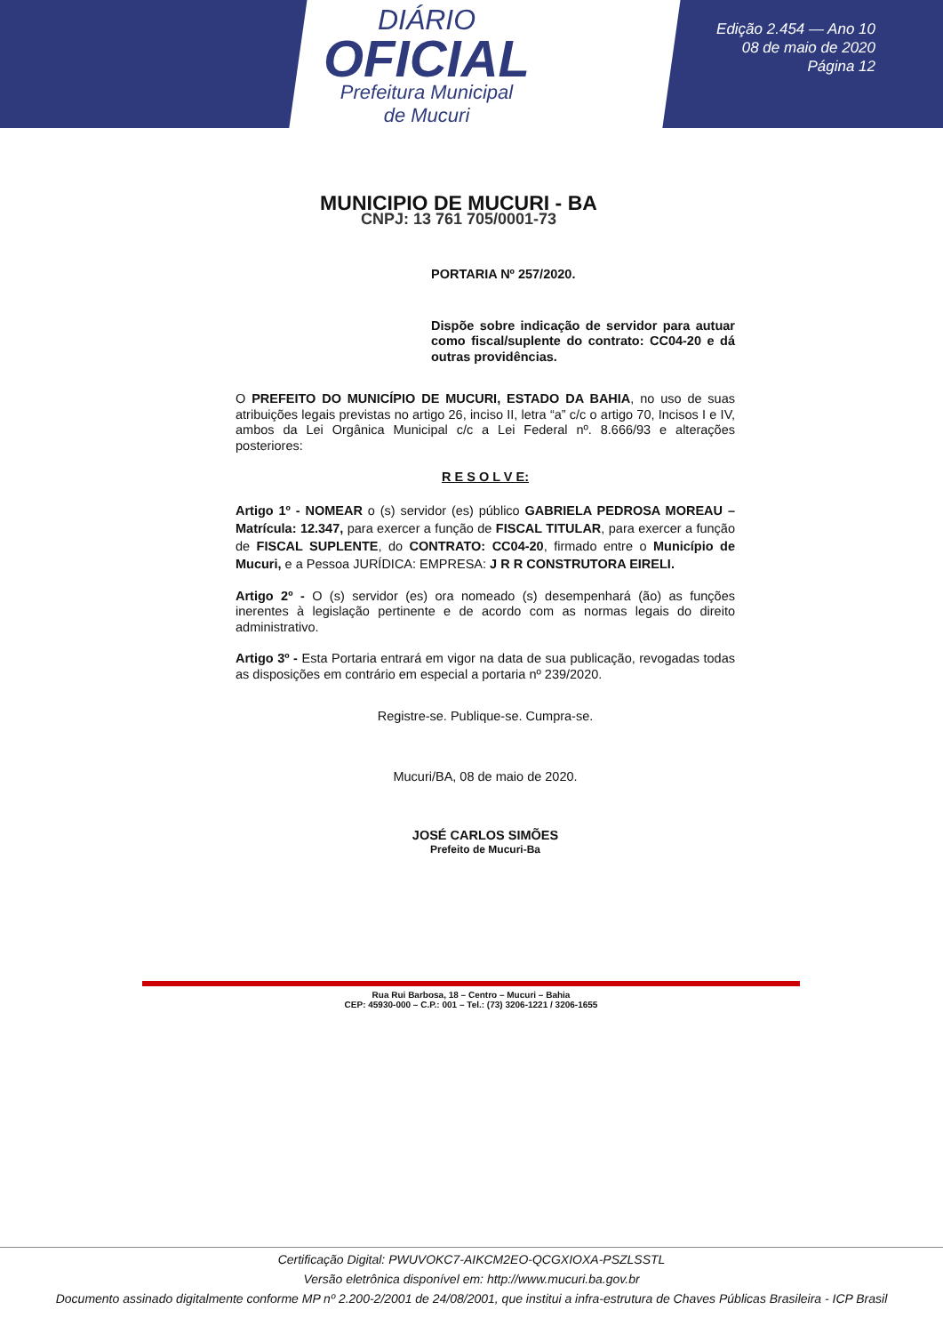DIÁRIO
OFICIAL
Prefeitura Municipal
de Mucuri
Edição 2.454 — Ano 10
08 de maio de 2020
Página 12
MUNICIPIO DE MUCURI - BA
CNPJ: 13 761 705/0001-73
PORTARIA Nº 257/2020.
Dispõe sobre indicação de servidor para autuar como fiscal/suplente do contrato: CC04-20 e dá outras providências.
O PREFEITO DO MUNICÍPIO DE MUCURI, ESTADO DA BAHIA, no uso de suas atribuições legais previstas no artigo 26, inciso II, letra “a” c/c o artigo 70, Incisos I e IV, ambos da Lei Orgânica Municipal c/c a Lei Federal nº. 8.666/93 e alterações posteriores:
R E S O L V E:
Artigo 1º - NOMEAR o (s) servidor (es) público GABRIELA PEDROSA MOREAU – Matrícula: 12.347, para exercer a função de FISCAL TITULAR, para exercer a função de FISCAL SUPLENTE, do CONTRATO: CC04-20, firmado entre o Município de Mucuri, e a Pessoa JURÍDICA: EMPRESA: J R R CONSTRUTORA EIRELI.
Artigo 2º - O (s) servidor (es) ora nomeado (s) desempenhará (ão) as funções inerentes à legislação pertinente e de acordo com as normas legais do direito administrativo.
Artigo 3º - Esta Portaria entrará em vigor na data de sua publicação, revogadas todas as disposições em contrário em especial a portaria nº 239/2020.
Registre-se. Publique-se. Cumpra-se.
Mucuri/BA, 08 de maio de 2020.
JOSÉ CARLOS SIMÕES
Prefeito de Mucuri-Ba
Rua Rui Barbosa, 18 – Centro – Mucuri – Bahia
CEP: 45930-000 – C.P.: 001 – Tel.: (73) 3206-1221 / 3206-1655
Certificação Digital: PWUVOKC7-AIKCM2EO-QCGXIOXA-PSZLSSTL
Versão eletrônica disponível em: http://www.mucuri.ba.gov.br
Documento assinado digitalmente conforme MP nº 2.200-2/2001 de 24/08/2001, que institui a infra-estrutura de Chaves Públicas Brasileira - ICP Brasil